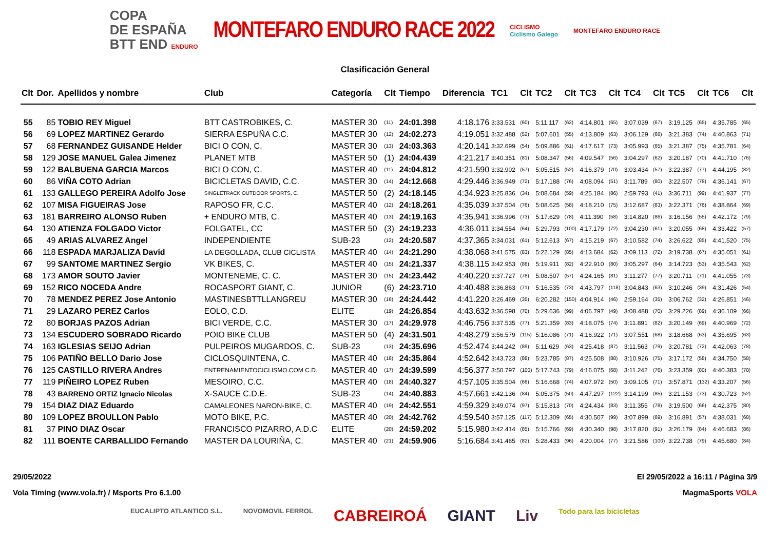COPA
DE ESPAÑA
BTT END ENDURO
MONTEFARO ENDURO RACE 2022
CICLISMO
Ciclismo Galego
MONTEFARO ENDURO RACE
Clasificación General
| Clt | Dor. | Apellidos y nombre | Club | Categoría | Clt | Tiempo | Diferencia | TC1 | Clt | TC2 | Clt | TC3 | Clt | TC4 | Clt | TC5 | Clt | TC6 | Clt |
| --- | --- | --- | --- | --- | --- | --- | --- | --- | --- | --- | --- | --- | --- | --- | --- | --- | --- | --- | --- |
| 55 | 85 | TOBIO REY Miguel | BTT CASTROBIKES, C. | MASTER 30 | (11) | 24:01.398 | 4:18.176 | 3:33.531 | (60) | 5:11.117 | (62) | 4:14.801 | (65) | 3:07.039 | (67) | 3:19.125 | (65) | 4:35.785 | (65) |
| 56 | 69 | LOPEZ MARTINEZ Gerardo | SIERRA ESPUÑA C.C. | MASTER 30 | (12) | 24:02.273 | 4:19.051 | 3:32.488 | (52) | 5:07.601 | (55) | 4:13.809 | (63) | 3:06.129 | (66) | 3:21.383 | (74) | 4:40.863 | (71) |
| 57 | 68 | FERNANDEZ GUISANDE Helder | BICI O CON, C. | MASTER 30 | (13) | 24:03.363 | 4:20.141 | 3:32.699 | (54) | 5:09.886 | (61) | 4:17.617 | (73) | 3:05.993 | (65) | 3:21.387 | (75) | 4:35.781 | (64) |
| 58 | 129 | JOSE MANUEL Galea Jimenez | PLANET MTB | MASTER 50 | (1) | 24:04.439 | 4:21.217 | 3:40.351 | (81) | 5:08.347 | (56) | 4:09.547 | (56) | 3:04.297 | (62) | 3:20.187 | (70) | 4:41.710 | (76) |
| 59 | 122 | BALBUENA GARCIA Marcos | BICI O CON, C. | MASTER 40 | (11) | 24:04.812 | 4:21.590 | 3:32.902 | (57) | 5:05.515 | (52) | 4:16.379 | (70) | 3:03.434 | (57) | 3:22.387 | (77) | 4:44.195 | (82) |
| 60 | 86 | VIÑA COTO Adrian | BICICLETAS DAVID, C.C. | MASTER 30 | (14) | 24:12.668 | 4:29.446 | 3:36.949 | (72) | 5:17.188 | (76) | 4:08.094 | (51) | 3:11.789 | (80) | 3:22.507 | (78) | 4:36.141 | (67) |
| 61 | 133 | GALLEGO PEREIRA Adolfo Jose | SINGLETRACK OUTDOOR SPORTS, C. | MASTER 50 | (2) | 24:18.145 | 4:34.923 | 3:25.836 | (34) | 5:08.684 | (59) | 4:25.184 | (86) | 2:59.793 | (41) | 3:36.711 | (99) | 4:41.937 | (77) |
| 62 | 107 | MISA FIGUEIRAS Jose | RAPOSO FR, C.C. | MASTER 40 | (12) | 24:18.261 | 4:35.039 | 3:37.504 | (76) | 5:08.625 | (58) | 4:18.210 | (75) | 3:12.687 | (83) | 3:22.371 | (76) | 4:38.864 | (69) |
| 63 | 181 | BARREIRO ALONSO Ruben | + ENDURO MTB, C. | MASTER 40 | (13) | 24:19.163 | 4:35.941 | 3:36.996 | (73) | 5:17.629 | (78) | 4:11.390 | (58) | 3:14.820 | (86) | 3:16.156 | (55) | 4:42.172 | (79) |
| 64 | 130 | ATIENZA FOLGADO Victor | FOLGATEL, CC | MASTER 50 | (3) | 24:19.233 | 4:36.011 | 3:34.554 | (64) | 5:29.793 | (100) | 4:17.179 | (72) | 3:04.230 | (61) | 3:20.055 | (68) | 4:33.422 | (57) |
| 65 | 49 | ARIAS ALVAREZ Angel | INDEPENDIENTE | SUB-23 | (12) | 24:20.587 | 4:37.365 | 3:34.031 | (61) | 5:12.613 | (67) | 4:15.219 | (67) | 3:10.582 | (74) | 3:26.622 | (85) | 4:41.520 | (75) |
| 66 | 118 | ESPADA MARJALIZA David | LA DEGOLLADA, CLUB CICLISTA | MASTER 40 | (14) | 24:21.290 | 4:38.068 | 3:41.575 | (83) | 5:22.129 | (85) | 4:13.684 | (62) | 3:09.113 | (72) | 3:19.738 | (67) | 4:35.051 | (61) |
| 67 | 99 | SANTOME MARTINEZ Sergio | VK BIKES, C. | MASTER 40 | (15) | 24:21.337 | 4:38.115 | 3:42.953 | (86) | 5:19.911 | (82) | 4:22.910 | (80) | 3:05.297 | (64) | 3:14.723 | (53) | 4:35.543 | (62) |
| 68 | 173 | AMOR SOUTO Javier | MONTENEME, C. C. | MASTER 30 | (15) | 24:23.442 | 4:40.220 | 3:37.727 | (78) | 5:08.507 | (57) | 4:24.165 | (81) | 3:11.277 | (77) | 3:20.711 | (71) | 4:41.055 | (73) |
| 69 | 152 | RICO NOCEDA Andre | ROCASPORT GIANT, C. | JUNIOR | (6) | 24:23.710 | 4:40.488 | 3:36.863 | (71) | 5:16.535 | (73) | 4:43.797 | (118) | 3:04.843 | (63) | 3:10.246 | (39) | 4:31.426 | (54) |
| 70 | 78 | MENDEZ PEREZ Jose Antonio | MASTINESBTTLLANGREU | MASTER 30 | (16) | 24:24.442 | 4:41.220 | 3:26.469 | (35) | 6:20.282 | (150) | 4:04.914 | (46) | 2:59.164 | (35) | 3:06.762 | (32) | 4:26.851 | (46) |
| 71 | 29 | LAZARO PEREZ Carlos | EOLO, C.D. | ELITE | (19) | 24:26.854 | 4:43.632 | 3:36.598 | (70) | 5:29.636 | (99) | 4:06.797 | (49) | 3:08.488 | (70) | 3:29.226 | (89) | 4:36.109 | (66) |
| 72 | 80 | BORJAS PAZOS Adrian | BICI VERDE, C.C. | MASTER 30 | (17) | 24:29.978 | 4:46.756 | 3:37.535 | (77) | 5:21.359 | (83) | 4:18.075 | (74) | 3:11.891 | (82) | 3:20.149 | (69) | 4:40.969 | (72) |
| 73 | 134 | ESCUDERO SOBRADO Ricardo | POIO BIKE CLUB | MASTER 50 | (4) | 24:31.501 | 4:48.279 | 3:56.579 | (115) | 5:16.086 | (71) | 4:16.922 | (71) | 3:07.551 | (68) | 3:18.668 | (63) | 4:35.695 | (63) |
| 74 | 163 | IGLESIAS SEIJO Adrian | PULPEIROS MUGARDOS, C. | SUB-23 | (13) | 24:35.696 | 4:52.474 | 3:44.242 | (89) | 5:11.629 | (63) | 4:25.418 | (87) | 3:11.563 | (79) | 3:20.781 | (72) | 4:42.063 | (78) |
| 75 | 106 | PATIÑO BELLO Dario Jose | CICLOSQUINTENA, C. | MASTER 40 | (16) | 24:35.864 | 4:52.642 | 3:43.723 | (88) | 5:23.785 | (87) | 4:25.508 | (88) | 3:10.926 | (75) | 3:17.172 | (58) | 4:34.750 | (58) |
| 76 | 125 | CASTILLO RIVERA Andres | ENTRENAMIENTOCICLISMO.COM C.D. | MASTER 40 | (17) | 24:39.599 | 4:56.377 | 3:50.797 | (100) | 5:17.743 | (79) | 4:16.075 | (68) | 3:11.242 | (76) | 3:23.359 | (80) | 4:40.383 | (70) |
| 77 | 119 | PIÑEIRO LOPEZ Ruben | MESOIRO, C.C. | MASTER 40 | (18) | 24:40.327 | 4:57.105 | 3:35.504 | (66) | 5:16.668 | (74) | 4:07.972 | (50) | 3:09.105 | (71) | 3:57.871 | (132) | 4:33.207 | (56) |
| 78 | 43 | BARRENO ORTIZ Ignacio Nicolas | X-SAUCE C.D.E. | SUB-23 | (14) | 24:40.883 | 4:57.661 | 3:42.136 | (84) | 5:05.375 | (50) | 4:47.297 | (122) | 3:14.199 | (85) | 3:21.153 | (73) | 4:30.723 | (52) |
| 79 | 154 | DIAZ DIAZ Eduardo | CAMALEONES NARON-BIKE, C. | MASTER 40 | (19) | 24:42.551 | 4:59.329 | 3:49.074 | (97) | 5:15.813 | (70) | 4:24.434 | (83) | 3:11.355 | (78) | 3:19.500 | (66) | 4:42.375 | (80) |
| 80 | 109 | LOPEZ BROULLON Pablo | MOTO BIKE, P.C. | MASTER 40 | (20) | 24:42.762 | 4:59.540 | 3:57.125 | (117) | 5:12.309 | (65) | 4:30.507 | (99) | 3:07.899 | (69) | 3:16.891 | (57) | 4:38.031 | (68) |
| 81 | 37 | PINO DIAZ Oscar | FRANCISCO PIZARRO, A.D.C | ELITE | (20) | 24:59.202 | 5:15.980 | 3:42.414 | (85) | 5:15.766 | (69) | 4:30.340 | (98) | 3:17.820 | (91) | 3:26.179 | (84) | 4:46.683 | (86) |
| 82 | 111 | BOENTE CARBALLIDO Fernando | MASTER DA LOURIÑA, C. | MASTER 40 | (21) | 24:59.906 | 5:16.684 | 3:41.465 | (82) | 5:28.433 | (96) | 4:20.004 | (77) | 3:21.586 | (100) | 3:22.738 | (79) | 4:45.680 | (84) |
29/05/2022 El 29/05/2022 a 16:11 / Página 3/9
Vola Timing (www.vola.fr) / Msports Pro 6.1.00 MagmaSports VOLA
EUCALIPTO ATLANTICO S.L. NOVOMOVIL FERROL CABREIROÁ GIANT Liv Todo para las bicicletas